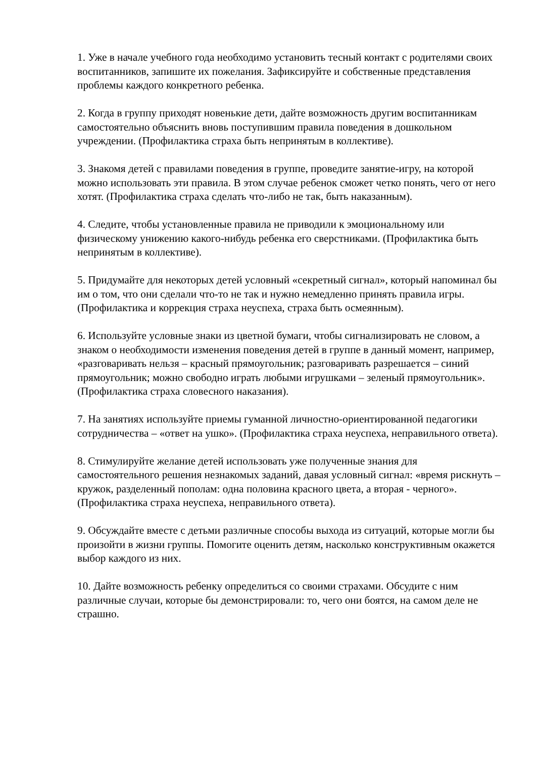1. Уже в начале учебного года необходимо установить тесный контакт с родителями своих воспитанников, запишите их пожелания. Зафиксируйте и собственные представления проблемы каждого конкретного ребенка.
2. Когда в группу приходят новенькие дети, дайте возможность другим воспитанникам самостоятельно объяснить вновь поступившим правила поведения в дошкольном учреждении. (Профилактика страха быть непринятым в коллективе).
3. Знакомя детей с правилами поведения в группе, проведите занятие-игру, на которой можно использовать эти правила. В этом случае ребенок сможет четко понять, чего от него хотят. (Профилактика страха сделать что-либо не так, быть наказанным).
4. Следите, чтобы установленные правила не приводили к эмоциональному или физическому унижению какого-нибудь ребенка его сверстниками. (Профилактика быть непринятым в коллективе).
5. Придумайте для некоторых детей условный «секретный сигнал», который напоминал бы им о том, что они сделали что-то не так и нужно немедленно принять правила игры. (Профилактика и коррекция страха неуспеха, страха быть осмеянным).
6. Используйте условные знаки из цветной бумаги, чтобы сигнализировать не словом, а знаком о необходимости изменения поведения детей в группе в данный момент, например, «разговаривать нельзя – красный прямоугольник; разговаривать разрешается – синий прямоугольник; можно свободно играть любыми игрушками – зеленый прямоугольник». (Профилактика страха словесного наказания).
7. На занятиях используйте приемы гуманной личностно-ориентированной педагогики сотрудничества – «ответ на ушко». (Профилактика страха неуспеха, неправильного ответа).
8. Стимулируйте желание детей использовать уже полученные знания для самостоятельного решения незнакомых заданий, давая условный сигнал: «время рискнуть – кружок, разделенный пополам: одна половина красного цвета, а вторая - черного». (Профилактика страха неуспеха, неправильного ответа).
9. Обсуждайте вместе с детьми различные способы выхода из ситуаций, которые могли бы произойти в жизни группы. Помогите оценить детям, насколько конструктивным окажется выбор каждого из них.
10. Дайте возможность ребенку определиться со своими страхами. Обсудите с ним различные случаи, которые бы демонстрировали: то, чего они боятся, на самом деле не страшно.